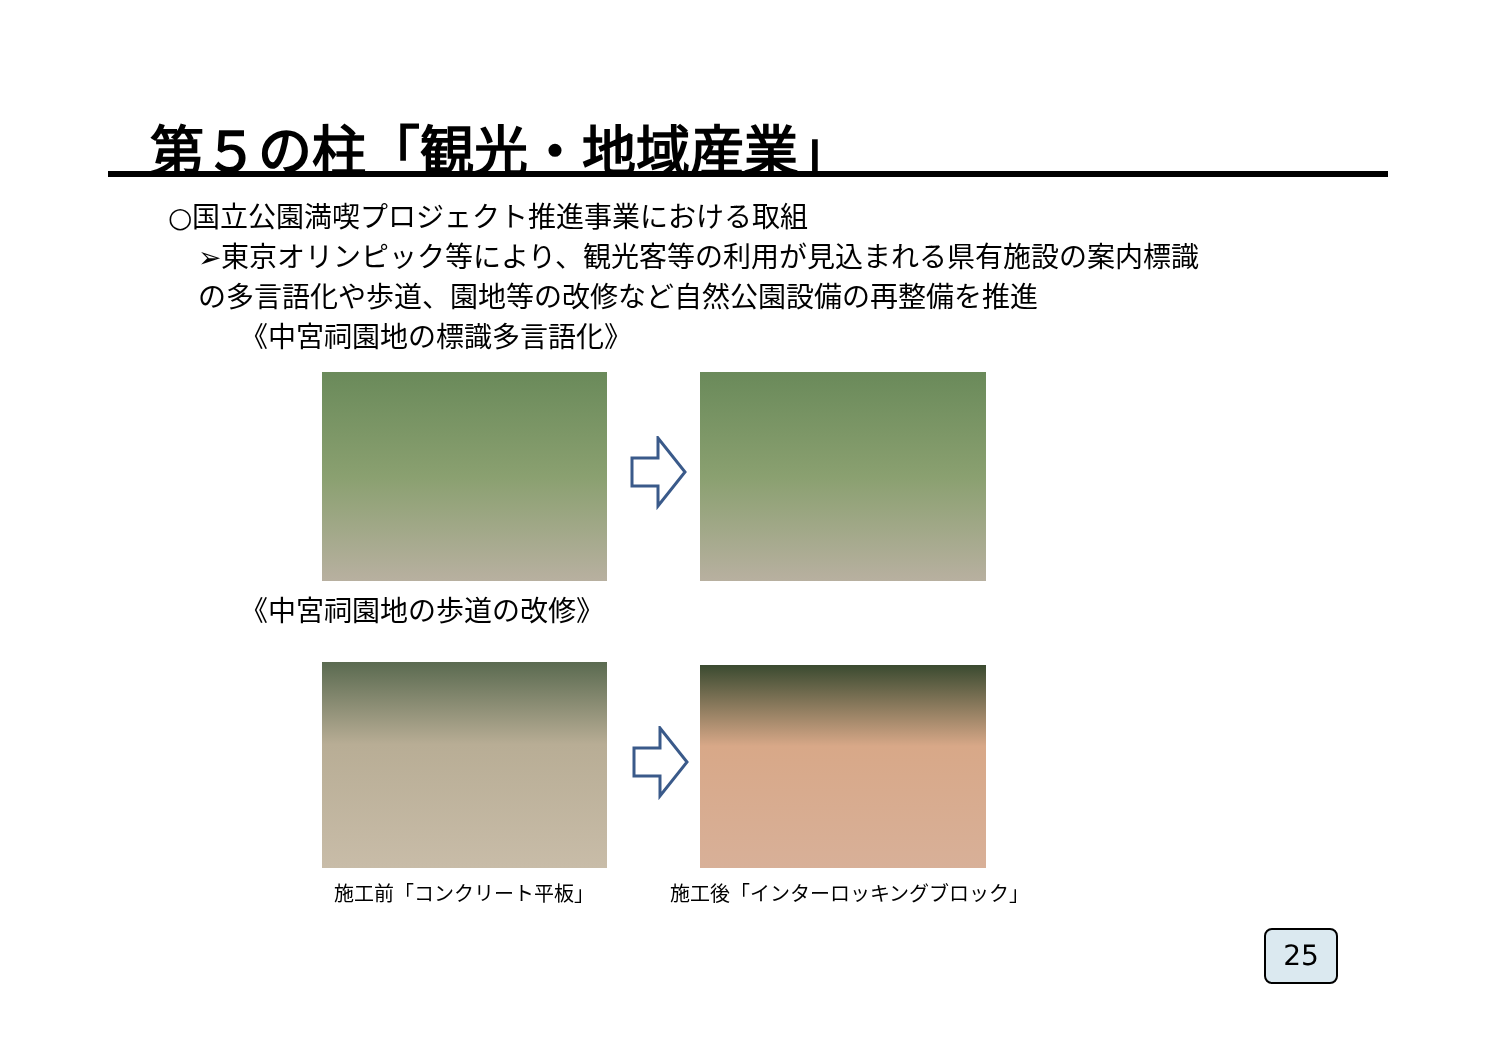第５の柱「観光・地域産業」
○国立公園満喫プロジェクト推進事業における取組
➢東京オリンピック等により、観光客等の利用が見込まれる県有施設の案内標識
の多言語化や歩道、園地等の改修など自然公園設備の再整備を推進
《中宮祠園地の標識多言語化》
《中宮祠園地の歩道の改修》
施工前「コンクリート平板」 施工後「インターロッキングブロック」
25